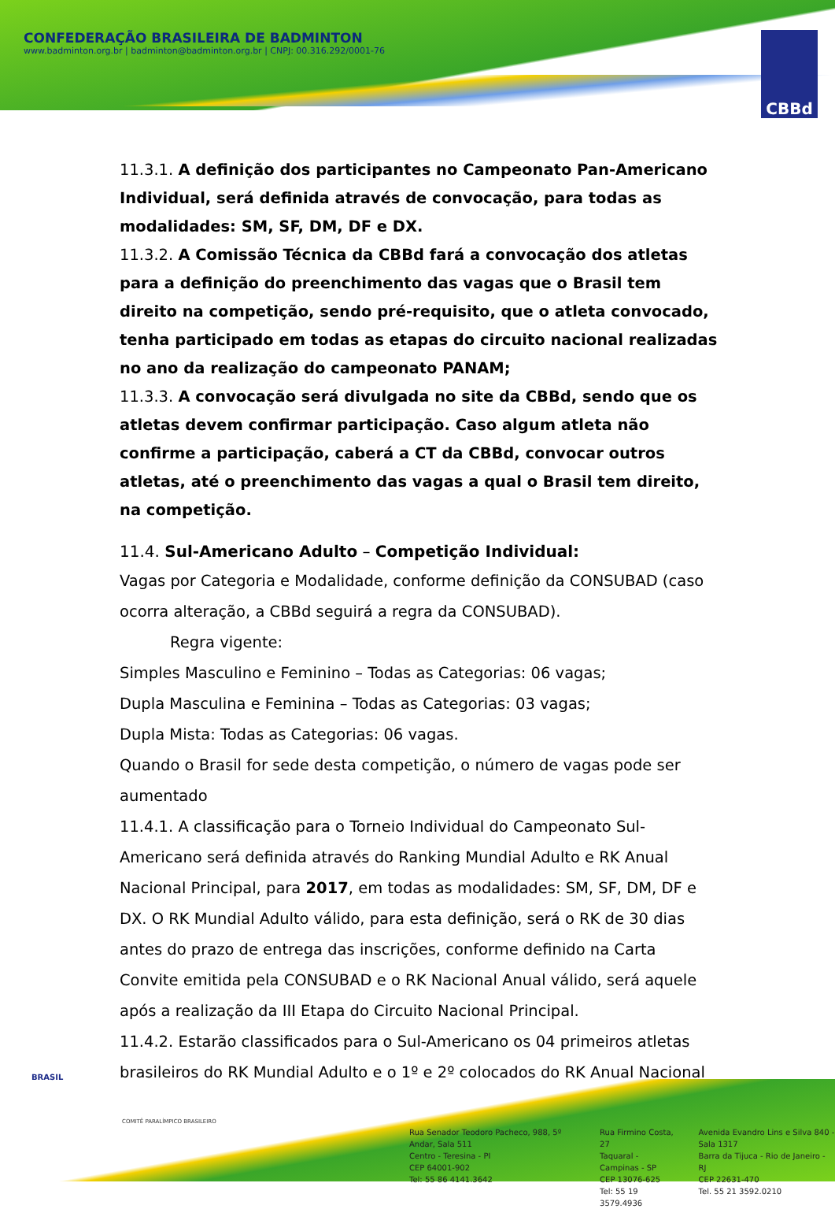CONFEDERAÇÃO BRASILEIRA DE BADMINTON
www.badminton.org.br | badminton@badminton.org.br | CNPJ: 00.316.292/0001-76
CBBd
11.3.1. A definição dos participantes no Campeonato Pan-Americano Individual, será definida através de convocação, para todas as modalidades: SM, SF, DM, DF e DX.
11.3.2. A Comissão Técnica da CBBd fará a convocação dos atletas para a definição do preenchimento das vagas que o Brasil tem direito na competição, sendo pré-requisito, que o atleta convocado, tenha participado em todas as etapas do circuito nacional realizadas no ano da realização do campeonato PANAM;
11.3.3. A convocação será divulgada no site da CBBd, sendo que os atletas devem confirmar participação. Caso algum atleta não confirme a participação, caberá a CT da CBBd, convocar outros atletas, até o preenchimento das vagas a qual o Brasil tem direito, na competição.
11.4. Sul-Americano Adulto – Competição Individual:
Vagas por Categoria e Modalidade, conforme definição da CONSUBAD (caso ocorra alteração, a CBBd seguirá a regra da CONSUBAD).
Regra vigente:
Simples Masculino e Feminino – Todas as Categorias: 06 vagas;
Dupla Masculina e Feminina – Todas as Categorias: 03 vagas;
Dupla Mista: Todas as Categorias: 06 vagas.
Quando o Brasil for sede desta competição, o número de vagas pode ser aumentado
11.4.1. A classificação para o Torneio Individual do Campeonato Sul-Americano será definida através do Ranking Mundial Adulto e RK Anual Nacional Principal, para 2017, em todas as modalidades: SM, SF, DM, DF e DX. O RK Mundial Adulto válido, para esta definição, será o RK de 30 dias antes do prazo de entrega das inscrições, conforme definido na Carta Convite emitida pela CONSUBAD e o RK Nacional Anual válido, será aquele após a realização da III Etapa do Circuito Nacional Principal.
11.4.2. Estarão classificados para o Sul-Americano os 04 primeiros atletas brasileiros do RK Mundial Adulto e o 1º e 2º colocados do RK Anual Nacional
BRASIL
COMITÊ PARALÍMPICO BRASILEIRO
Rua Senador Teodoro Pacheco, 988, 5º Andar, Sala 511
Centro - Teresina - PI
CEP 64001-902
Tel: 55 86 4141.3642
Rua Firmino Costa, 27
Taquaral - Campinas - SP
CEP 13076-625
Tel: 55 19 3579.4936
Avenida Evandro Lins e Silva 840 - Sala 1317
Barra da Tijuca - Rio de Janeiro - RJ
CEP 22631-470
Tel. 55 21 3592.0210